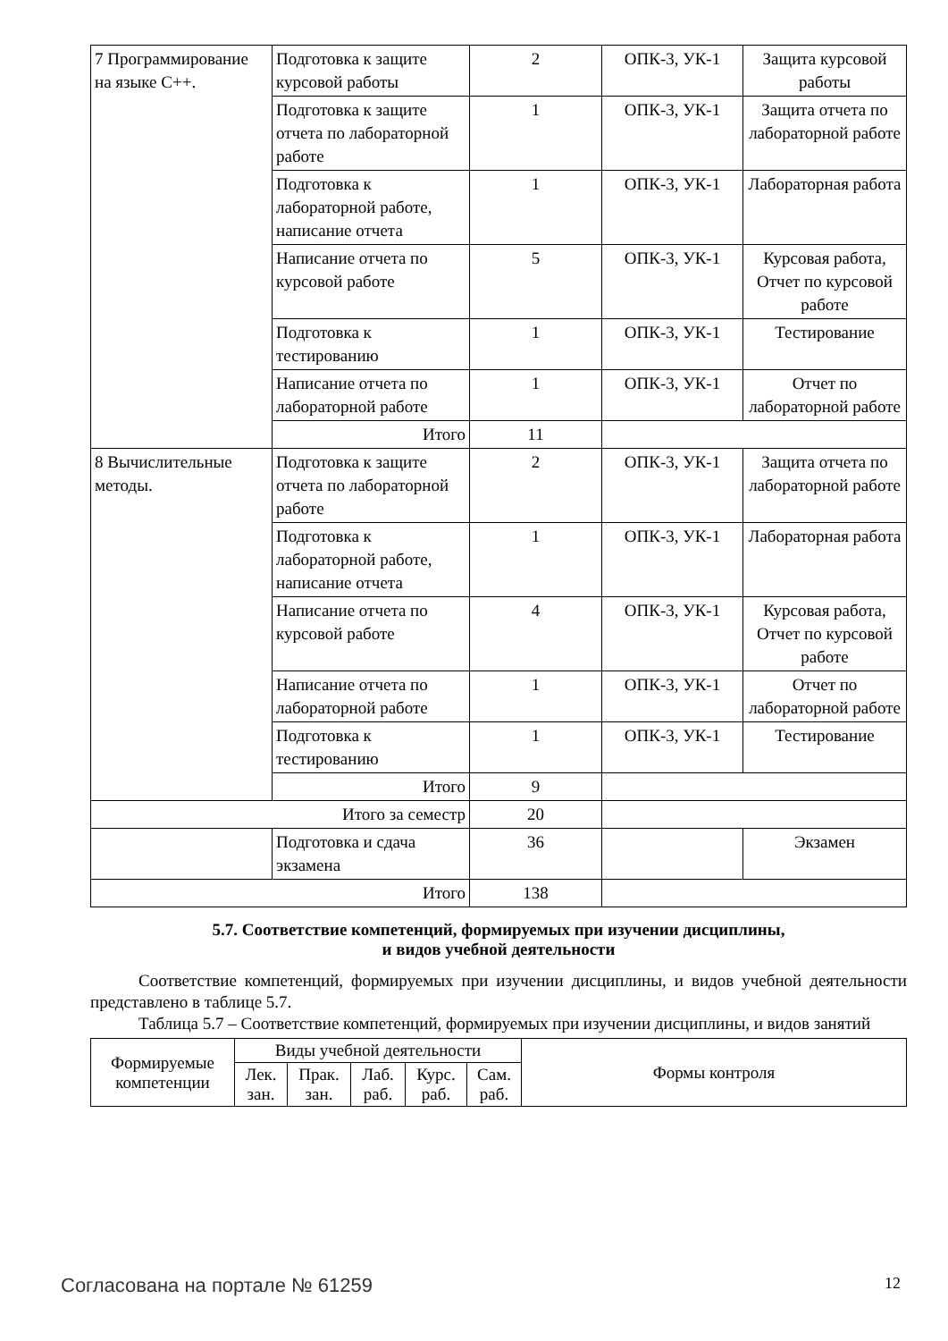| 7 Программирование на языке С++. | Подготовка к защите курсовой работы | 2 | ОПК-3, УК-1 | Защита курсовой работы |
| | Подготовка к защите отчета по лабораторной работе | 1 | ОПК-3, УК-1 | Защита отчета по лабораторной работе |
| | Подготовка к лабораторной работе, написание отчета | 1 | ОПК-3, УК-1 | Лабораторная работа |
| | Написание отчета по курсовой работе | 5 | ОПК-3, УК-1 | Курсовая работа, Отчет по курсовой работе |
| | Подготовка к тестированию | 1 | ОПК-3, УК-1 | Тестирование |
| | Написание отчета по лабораторной работе | 1 | ОПК-3, УК-1 | Отчет по лабораторной работе |
| | Итого | 11 | | |
| 8 Вычислительные методы. | Подготовка к защите отчета по лабораторной работе | 2 | ОПК-3, УК-1 | Защита отчета по лабораторной работе |
| | Подготовка к лабораторной работе, написание отчета | 1 | ОПК-3, УК-1 | Лабораторная работа |
| | Написание отчета по курсовой работе | 4 | ОПК-3, УК-1 | Курсовая работа, Отчет по курсовой работе |
| | Написание отчета по лабораторной работе | 1 | ОПК-3, УК-1 | Отчет по лабораторной работе |
| | Подготовка к тестированию | 1 | ОПК-3, УК-1 | Тестирование |
| | Итого | 9 | | |
| Итого за семестр | | 20 | | |
| | Подготовка и сдача экзамена | 36 | | Экзамен |
| Итого | | 138 | | |
5.7. Соответствие компетенций, формируемых при изучении дисциплины,
и видов учебной деятельности
Соответствие компетенций, формируемых при изучении дисциплины, и видов учебной деятельности представлено в таблице 5.7.
Таблица 5.7 – Соответствие компетенций, формируемых при изучении дисциплины, и видов занятий
| Формируемые компетенции | Виды учебной деятельности | | | | | Формы контроля |
| --- | --- | --- | --- | --- | --- | --- |
| | Лек. зан. | Прак. зан. | Лаб. раб. | Курс. раб. | Сам. раб. | |
Согласована на портале № 61259 12